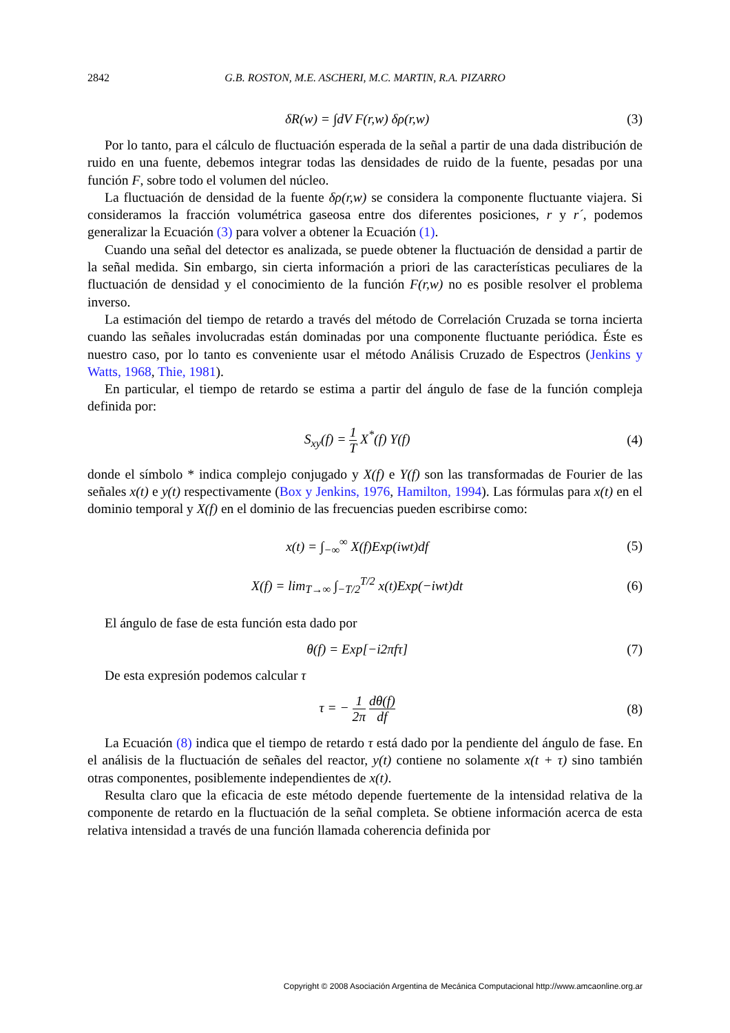2842 G.B. ROSTON, M.E. ASCHERI, M.C. MARTIN, R.A. PIZARRO
δR(w) = ∫dV F(r,w) δρ(r,w) (3)
Por lo tanto, para el cálculo de fluctuación esperada de la señal a partir de una dada distribución de ruido en una fuente, debemos integrar todas las densidades de ruido de la fuente, pesadas por una función F, sobre todo el volumen del núcleo.
La fluctuación de densidad de la fuente δρ(r,w) se considera la componente fluctuante viajera. Si consideramos la fracción volumétrica gaseosa entre dos diferentes posiciones, r y r´, podemos generalizar la Ecuación (3) para volver a obtener la Ecuación (1).
Cuando una señal del detector es analizada, se puede obtener la fluctuación de densidad a partir de la señal medida. Sin embargo, sin cierta información a priori de las características peculiares de la fluctuación de densidad y el conocimiento de la función F(r,w) no es posible resolver el problema inverso.
La estimación del tiempo de retardo a través del método de Correlación Cruzada se torna incierta cuando las señales involucradas están dominadas por una componente fluctuante periódica. Éste es nuestro caso, por lo tanto es conveniente usar el método Análisis Cruzado de Espectros (Jenkins y Watts, 1968, Thie, 1981).
En particular, el tiempo de retardo se estima a partir del ángulo de fase de la función compleja definida por:
S<sub>xy</sub>(f) = 1 T X<sup>*</sup>(f) Y(f) (4)
donde el símbolo * indica complejo conjugado y X(f) e Y(f) son las transformadas de Fourier de las señales x(t) e y(t) respectivamente (Box y Jenkins, 1976, Hamilton, 1994). Las fórmulas para x(t) en el dominio temporal y X(f) en el dominio de las frecuencias pueden escribirse como:
x(t) = ∫<sub>−∞</sub><sup>∞</sup> X(f)Exp(iwt)df (5)
X(f) = lim<sub>T→∞</sub> ∫<sub>−T/2</sub><sup>T/2</sup> x(t)Exp(−iwt)dt (6)
El ángulo de fase de esta función esta dado por
θ(f) = Exp[−i2πfτ] (7)
De esta expresión podemos calcular τ
τ = − 1 2π dθ(f) df (8)
La Ecuación (8) indica que el tiempo de retardo τ está dado por la pendiente del ángulo de fase. En el análisis de la fluctuación de señales del reactor, y(t) contiene no solamente x(t + τ) sino también otras componentes, posiblemente independientes de x(t).
Resulta claro que la eficacia de este método depende fuertemente de la intensidad relativa de la componente de retardo en la fluctuación de la señal completa. Se obtiene información acerca de esta relativa intensidad a través de una función llamada coherencia definida por
Copyright © 2008 Asociación Argentina de Mecánica Computacional http://www.amcaonline.org.ar